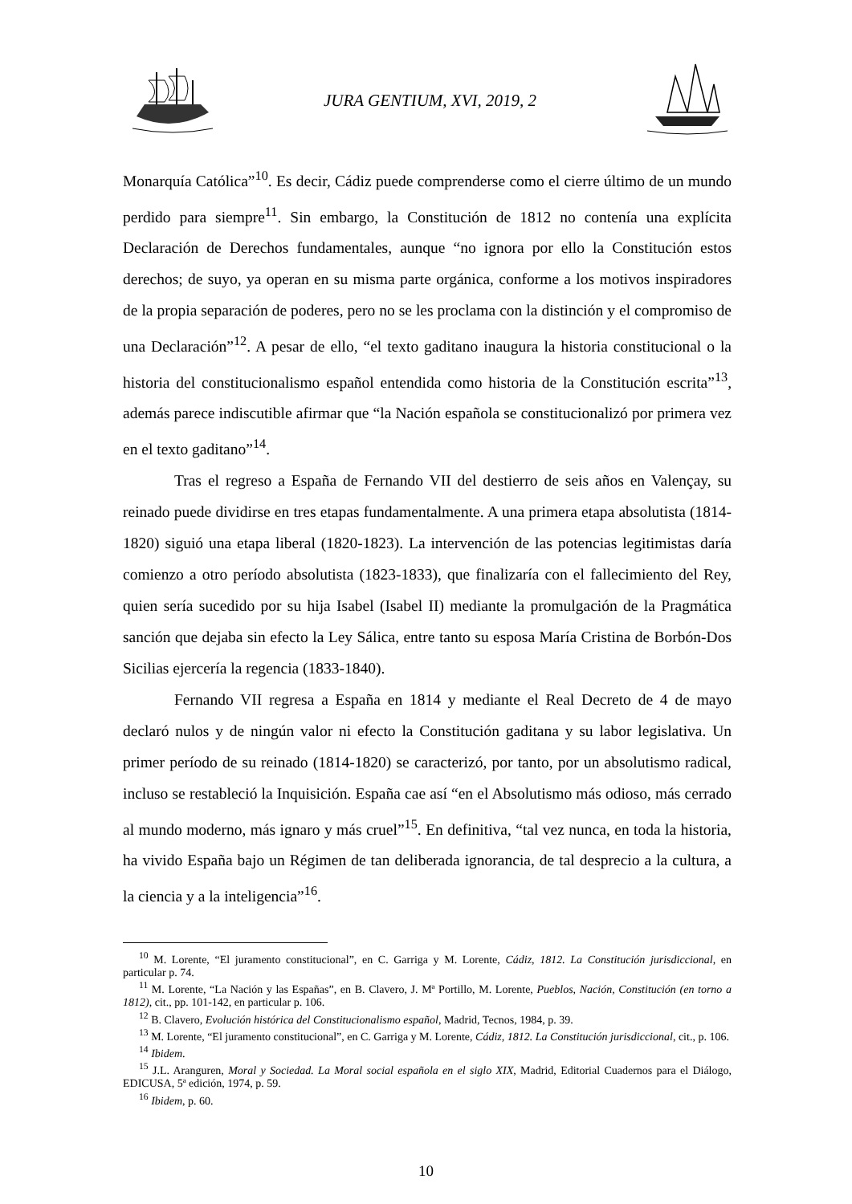JURA GENTIUM, XVI, 2019, 2
Monarquía Católica”<sup>10</sup>. Es decir, Cádiz puede comprenderse como el cierre último de un mundo perdido para siempre<sup>11</sup>. Sin embargo, la Constitución de 1812 no contenía una explícita Declaración de Derechos fundamentales, aunque “no ignora por ello la Constitución estos derechos; de suyo, ya operan en su misma parte orgánica, conforme a los motivos inspiradores de la propia separación de poderes, pero no se les proclama con la distinción y el compromiso de una Declaración”<sup>12</sup>. A pesar de ello, “el texto gaditano inaugura la historia constitucional o la historia del constitucionalismo español entendida como historia de la Constitución escrita”<sup>13</sup>, además parece indiscutible afirmar que “la Nación española se constitucionalizó por primera vez en el texto gaditano”<sup>14</sup>.
Tras el regreso a España de Fernando VII del destierro de seis años en Valençay, su reinado puede dividirse en tres etapas fundamentalmente. A una primera etapa absolutista (1814-1820) siguió una etapa liberal (1820-1823). La intervención de las potencias legitimistas daría comienzo a otro período absolutista (1823-1833), que finalizaría con el fallecimiento del Rey, quien sería sucedido por su hija Isabel (Isabel II) mediante la promulgación de la Pragmática sanción que dejaba sin efecto la Ley Sálica, entre tanto su esposa María Cristina de Borbón-Dos Sicilias ejercería la regencia (1833-1840).
Fernando VII regresa a España en 1814 y mediante el Real Decreto de 4 de mayo declaró nulos y de ningún valor ni efecto la Constitución gaditana y su labor legislativa. Un primer período de su reinado (1814-1820) se caracterizó, por tanto, por un absolutismo radical, incluso se restableció la Inquisición. España cae así “en el Absolutismo más odioso, más cerrado al mundo moderno, más ignaro y más cruel”<sup>15</sup>. En definitiva, “tal vez nunca, en toda la historia, ha vivido España bajo un Régimen de tan deliberada ignorancia, de tal desprecio a la cultura, a la ciencia y a la inteligencia”<sup>16</sup>.
<sup>10</sup> M. Lorente, “El juramento constitucional”, en C. Garriga y M. Lorente, Cádiz, 1812. La Constitución jurisdiccional, en particular p. 74.
<sup>11</sup> M. Lorente, “La Nación y las Españas”, en B. Clavero, J. Mª Portillo, M. Lorente, Pueblos, Nación, Constitución (en torno a 1812), cit., pp. 101-142, en particular p. 106.
<sup>12</sup> B. Clavero, Evolución histórica del Constitucionalismo español, Madrid, Tecnos, 1984, p. 39.
<sup>13</sup> M. Lorente, “El juramento constitucional”, en C. Garriga y M. Lorente, Cádiz, 1812. La Constitución jurisdiccional, cit., p. 106.
<sup>14</sup> Ibidem.
<sup>15</sup> J.L. Aranguren, Moral y Sociedad. La Moral social española en el siglo XIX, Madrid, Editorial Cuadernos para el Diálogo, EDICUSA, 5ª edición, 1974, p. 59.
<sup>16</sup> Ibidem, p. 60.
10